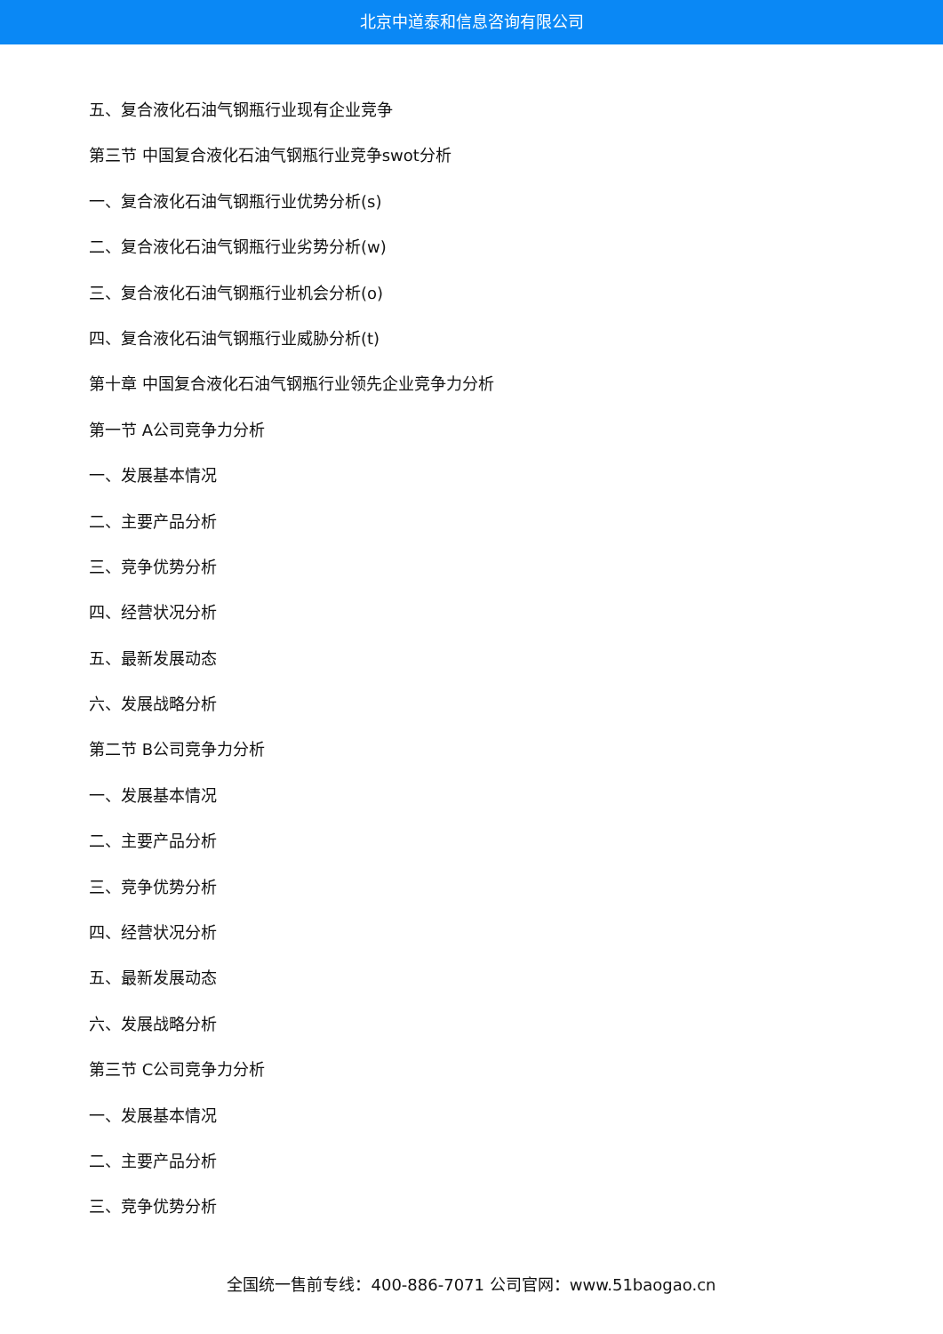北京中道泰和信息咨询有限公司
五、复合液化石油气钢瓶行业现有企业竞争
第三节 中国复合液化石油气钢瓶行业竞争swot分析
一、复合液化石油气钢瓶行业优势分析(s)
二、复合液化石油气钢瓶行业劣势分析(w)
三、复合液化石油气钢瓶行业机会分析(o)
四、复合液化石油气钢瓶行业威胁分析(t)
第十章 中国复合液化石油气钢瓶行业领先企业竞争力分析
第一节 A公司竞争力分析
一、发展基本情况
二、主要产品分析
三、竞争优势分析
四、经营状况分析
五、最新发展动态
六、发展战略分析
第二节 B公司竞争力分析
一、发展基本情况
二、主要产品分析
三、竞争优势分析
四、经营状况分析
五、最新发展动态
六、发展战略分析
第三节 C公司竞争力分析
一、发展基本情况
二、主要产品分析
三、竞争优势分析
全国统一售前专线：400-886-7071 公司官网：www.51baogao.cn